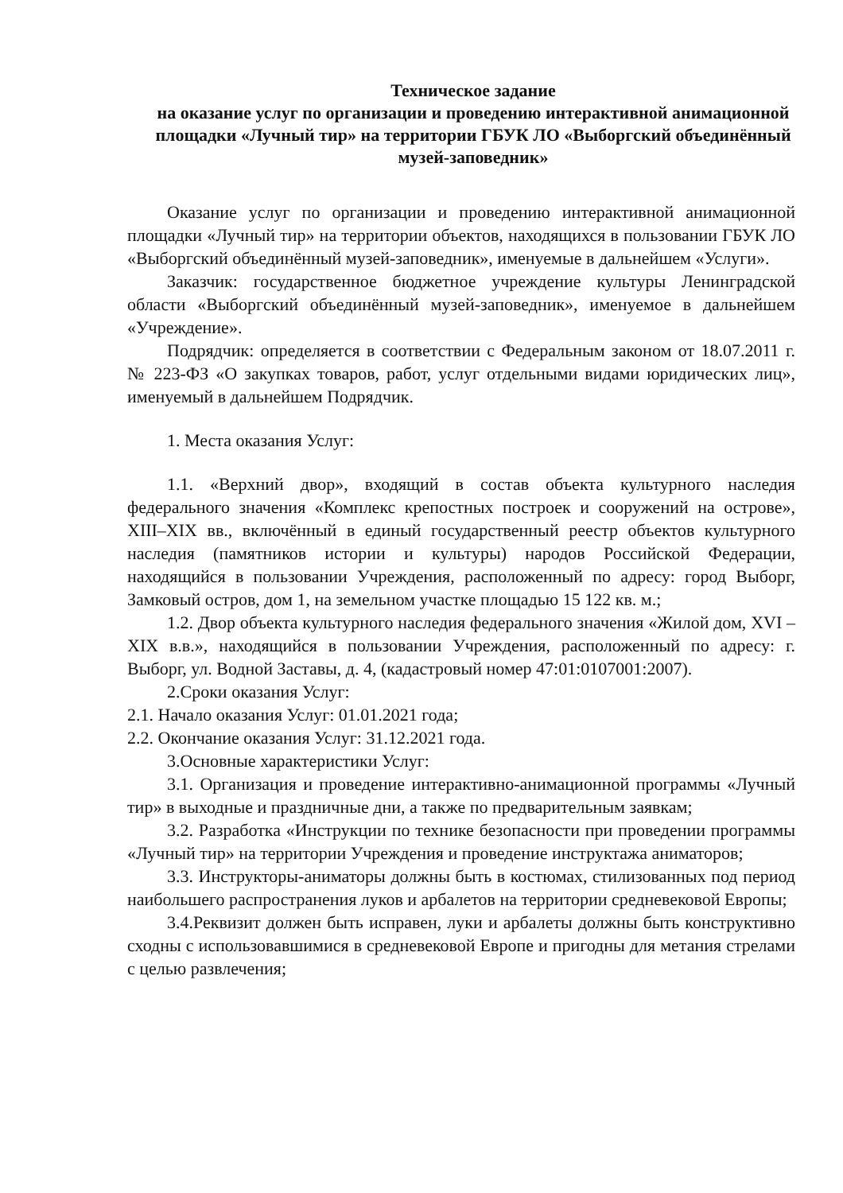Техническое задание
на оказание услуг по организации и проведению интерактивной анимационной площадки «Лучный тир» на территории ГБУК ЛО «Выборгский объединённый музей-заповедник»
Оказание услуг по организации и проведению интерактивной анимационной площадки «Лучный тир» на территории объектов, находящихся в пользовании ГБУК ЛО «Выборгский объединённый музей-заповедник», именуемые в дальнейшем «Услуги».
Заказчик: государственное бюджетное учреждение культуры Ленинградской области «Выборгский объединённый музей-заповедник», именуемое в дальнейшем «Учреждение».
Подрядчик: определяется в соответствии с Федеральным законом от 18.07.2011 г. № 223-ФЗ «О закупках товаров, работ, услуг отдельными видами юридических лиц», именуемый в дальнейшем Подрядчик.
1. Места оказания Услуг:
1.1. «Верхний двор», входящий в состав объекта культурного наследия федерального значения «Комплекс крепостных построек и сооружений на острове», XIII–XIX вв., включённый в единый государственный реестр объектов культурного наследия (памятников истории и культуры) народов Российской Федерации, находящийся в пользовании Учреждения, расположенный по адресу: город Выборг, Замковый остров, дом 1, на земельном участке площадью 15 122 кв. м.;
1.2. Двор объекта культурного наследия федерального значения «Жилой дом, XVI – XIX в.в.», находящийся в пользовании Учреждения, расположенный по адресу: г. Выборг, ул. Водной Заставы, д. 4, (кадастровый номер 47:01:0107001:2007).
2.Сроки оказания Услуг:
2.1. Начало оказания Услуг: 01.01.2021 года;
2.2. Окончание оказания Услуг: 31.12.2021 года.
3.Основные характеристики Услуг:
3.1. Организация и проведение интерактивно-анимационной программы «Лучный тир» в выходные и праздничные дни, а также по предварительным заявкам;
3.2. Разработка «Инструкции по технике безопасности при проведении программы «Лучный тир» на территории Учреждения и проведение инструктажа аниматоров;
3.3. Инструкторы-аниматоры должны быть в костюмах, стилизованных под период наибольшего распространения луков и арбалетов на территории средневековой Европы;
3.4.Реквизит должен быть исправен, луки и арбалеты должны быть конструктивно сходны с использовавшимися в средневековой Европе и пригодны для метания стрелами с целью развлечения;